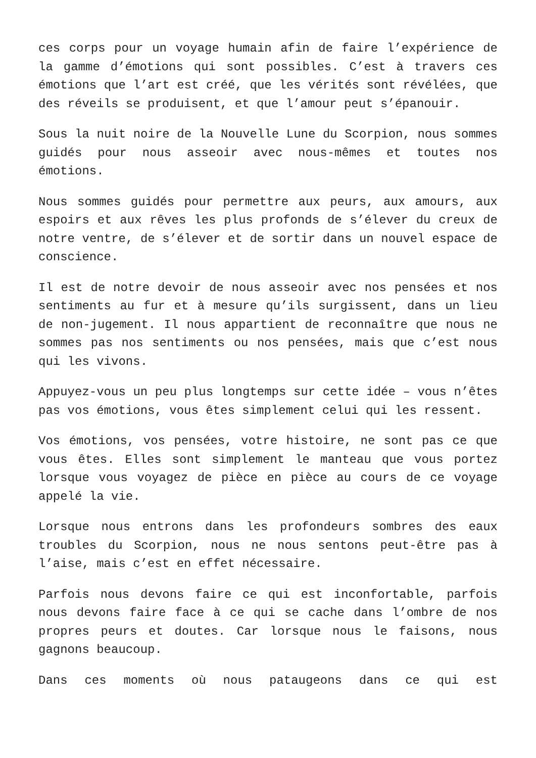ces corps pour un voyage humain afin de faire l’expérience de la gamme d’émotions qui sont possibles. C’est à travers ces émotions que l’art est créé, que les vérités sont révélées, que des réveils se produisent, et que l’amour peut s’épanouir.
Sous la nuit noire de la Nouvelle Lune du Scorpion, nous sommes guidés pour nous asseoir avec nous-mêmes et toutes nos émotions.
Nous sommes guidés pour permettre aux peurs, aux amours, aux espoirs et aux rêves les plus profonds de s’élever du creux de notre ventre, de s’élever et de sortir dans un nouvel espace de conscience.
Il est de notre devoir de nous asseoir avec nos pensées et nos sentiments au fur et à mesure qu’ils surgissent, dans un lieu de non-jugement. Il nous appartient de reconnaître que nous ne sommes pas nos sentiments ou nos pensées, mais que c’est nous qui les vivons.
Appuyez-vous un peu plus longtemps sur cette idée – vous n’êtes pas vos émotions, vous êtes simplement celui qui les ressent.
Vos émotions, vos pensées, votre histoire, ne sont pas ce que vous êtes. Elles sont simplement le manteau que vous portez lorsque vous voyagez de pièce en pièce au cours de ce voyage appelé la vie.
Lorsque nous entrons dans les profondeurs sombres des eaux troubles du Scorpion, nous ne nous sentons peut-être pas à l’aise, mais c’est en effet nécessaire.
Parfois nous devons faire ce qui est inconfortable, parfois nous devons faire face à ce qui se cache dans l’ombre de nos propres peurs et doutes. Car lorsque nous le faisons, nous gagnons beaucoup.
Dans ces moments où nous pataugeons dans ce qui est